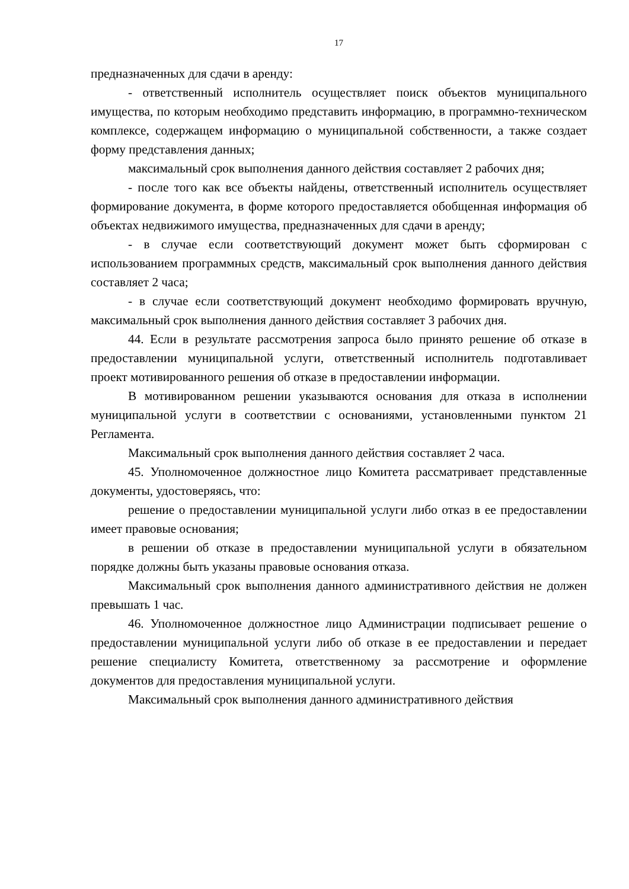17
предназначенных для сдачи в аренду:
- ответственный исполнитель осуществляет поиск объектов муниципального имущества, по которым необходимо представить информацию, в программно-техническом комплексе, содержащем информацию о муниципальной собственности, а также создает форму представления данных;
максимальный срок выполнения данного действия составляет 2 рабочих дня;
- после того как все объекты найдены, ответственный исполнитель осуществляет формирование документа, в форме которого предоставляется обобщенная информация об объектах недвижимого имущества, предназначенных для сдачи в аренду;
- в случае если соответствующий документ может быть сформирован с использованием программных средств, максимальный срок выполнения данного действия составляет 2 часа;
- в случае если соответствующий документ необходимо формировать вручную, максимальный срок выполнения данного действия составляет 3 рабочих дня.
44. Если в результате рассмотрения запроса было принято решение об отказе в предоставлении муниципальной услуги, ответственный исполнитель подготавливает проект мотивированного решения об отказе в предоставлении информации.
В мотивированном решении указываются основания для отказа в исполнении муниципальной услуги в соответствии с основаниями, установленными пунктом 21 Регламента.
Максимальный срок выполнения данного действия составляет 2 часа.
45. Уполномоченное должностное лицо Комитета рассматривает представленные документы, удостоверяясь, что:
решение о предоставлении муниципальной услуги либо отказ в ее предоставлении имеет правовые основания;
в решении об отказе в предоставлении муниципальной услуги в обязательном порядке должны быть указаны правовые основания отказа.
Максимальный срок выполнения данного административного действия не должен превышать 1 час.
46. Уполномоченное должностное лицо Администрации подписывает решение о предоставлении муниципальной услуги либо об отказе в ее предоставлении и передает решение специалисту Комитета, ответственному за рассмотрение и оформление документов для предоставления муниципальной услуги.
Максимальный срок выполнения данного административного действия